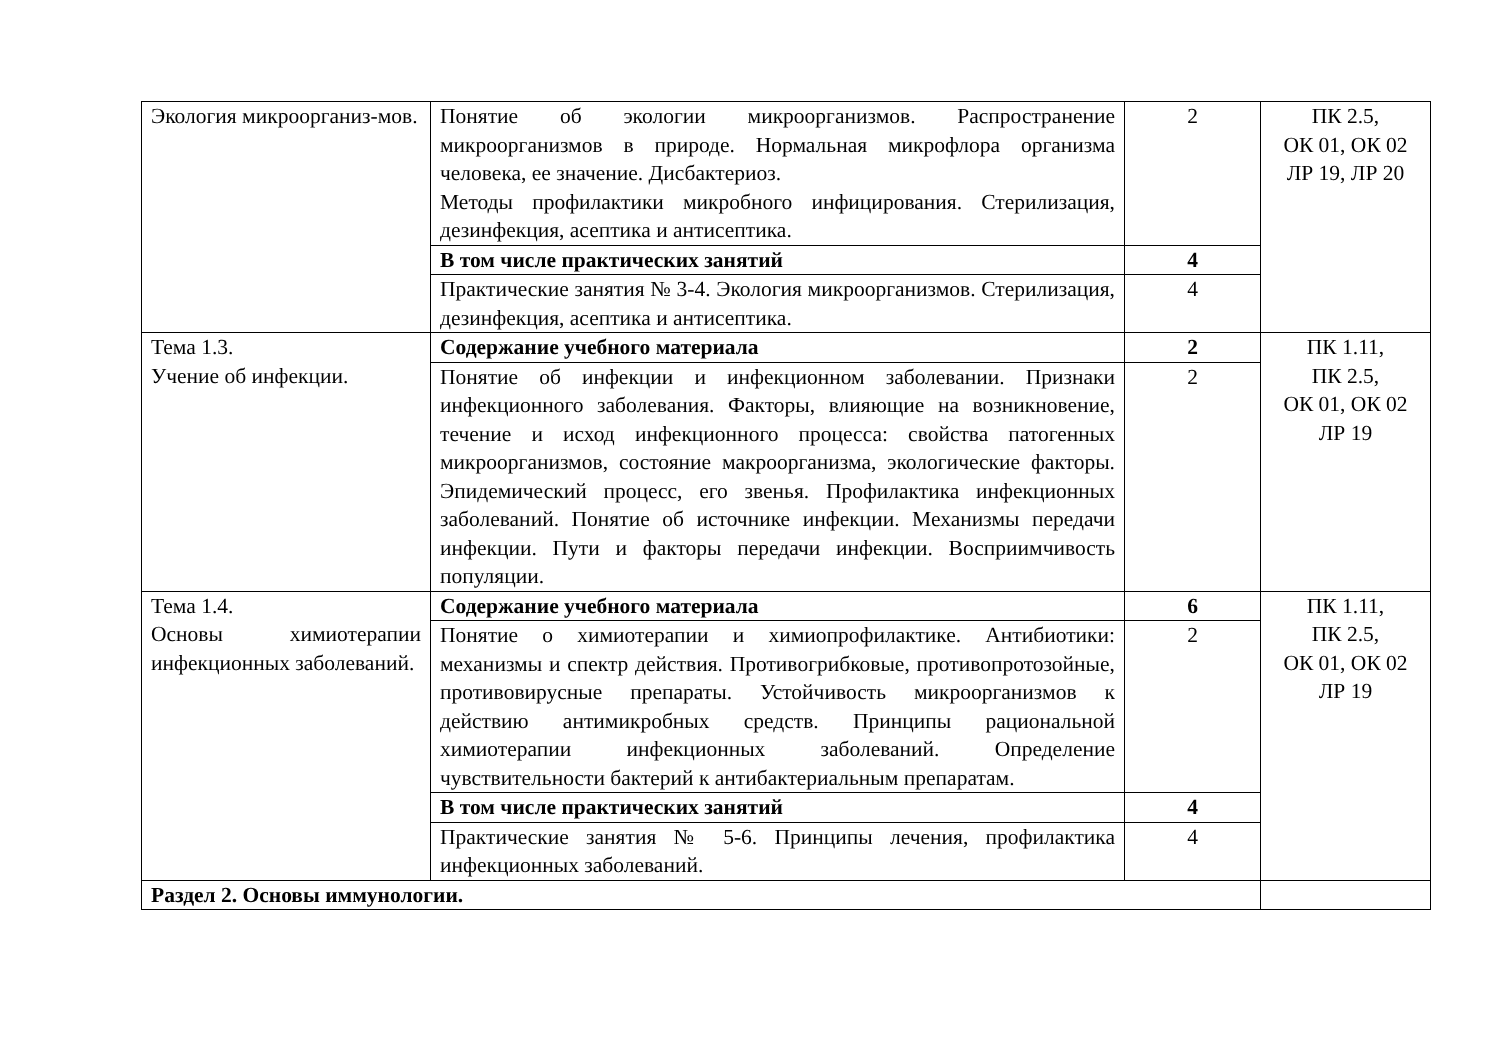| Экология микроорганиз-мов. | Понятие об экологии микроорганизмов. Распространение микроорганизмов в природе. Нормальная микрофлора организма человека, ее значение. Дисбактериоз. Методы профилактики микробного инфицирования. Стерилизация, дезинфекция, асептика и антисептика. | 2 | ПК 2.5, ОК 01, ОК 02 ЛР 19, ЛР 20 |
| | В том числе практических занятий | 4 | |
| | Практические занятия № 3-4. Экология микроорганизмов. Стерилизация, дезинфекция, асептика и антисептика. | 4 | |
| Тема 1.3. Учение об инфекции. | Содержание учебного материала | 2 | ПК 1.11, ПК 2.5, ОК 01, ОК 02 ЛР 19 |
| | Понятие об инфекции и инфекционном заболевании. Признаки инфекционного заболевания. Факторы, влияющие на возникновение, течение и исход инфекционного процесса: свойства патогенных микроорганизмов, состояние макроорганизма, экологические факторы. Эпидемический процесс, его звенья. Профилактика инфекционных заболеваний. Понятие об источнике инфекции. Механизмы передачи инфекции. Пути и факторы передачи инфекции. Восприимчивость популяции. | 2 | |
| Тема 1.4. Основы химиотерапии инфекционных заболеваний. | Содержание учебного материала | 6 | ПК 1.11, ПК 2.5, ОК 01, ОК 02 ЛР 19 |
| | Понятие о химиотерапии и химиопрофилактике. Антибиотики: механизмы и спектр действия. Противогрибковые, противопротозойные, противовирусные препараты. Устойчивость микроорганизмов к действию антимикробных средств. Принципы рациональной химиотерапии инфекционных заболеваний. Определение чувствительности бактерий к антибактериальным препаратам. | 2 | |
| | В том числе практических занятий | 4 | |
| | Практические занятия № 5-6. Принципы лечения, профилактика инфекционных заболеваний. | 4 | |
| Раздел 2. Основы иммунологии. | | | |